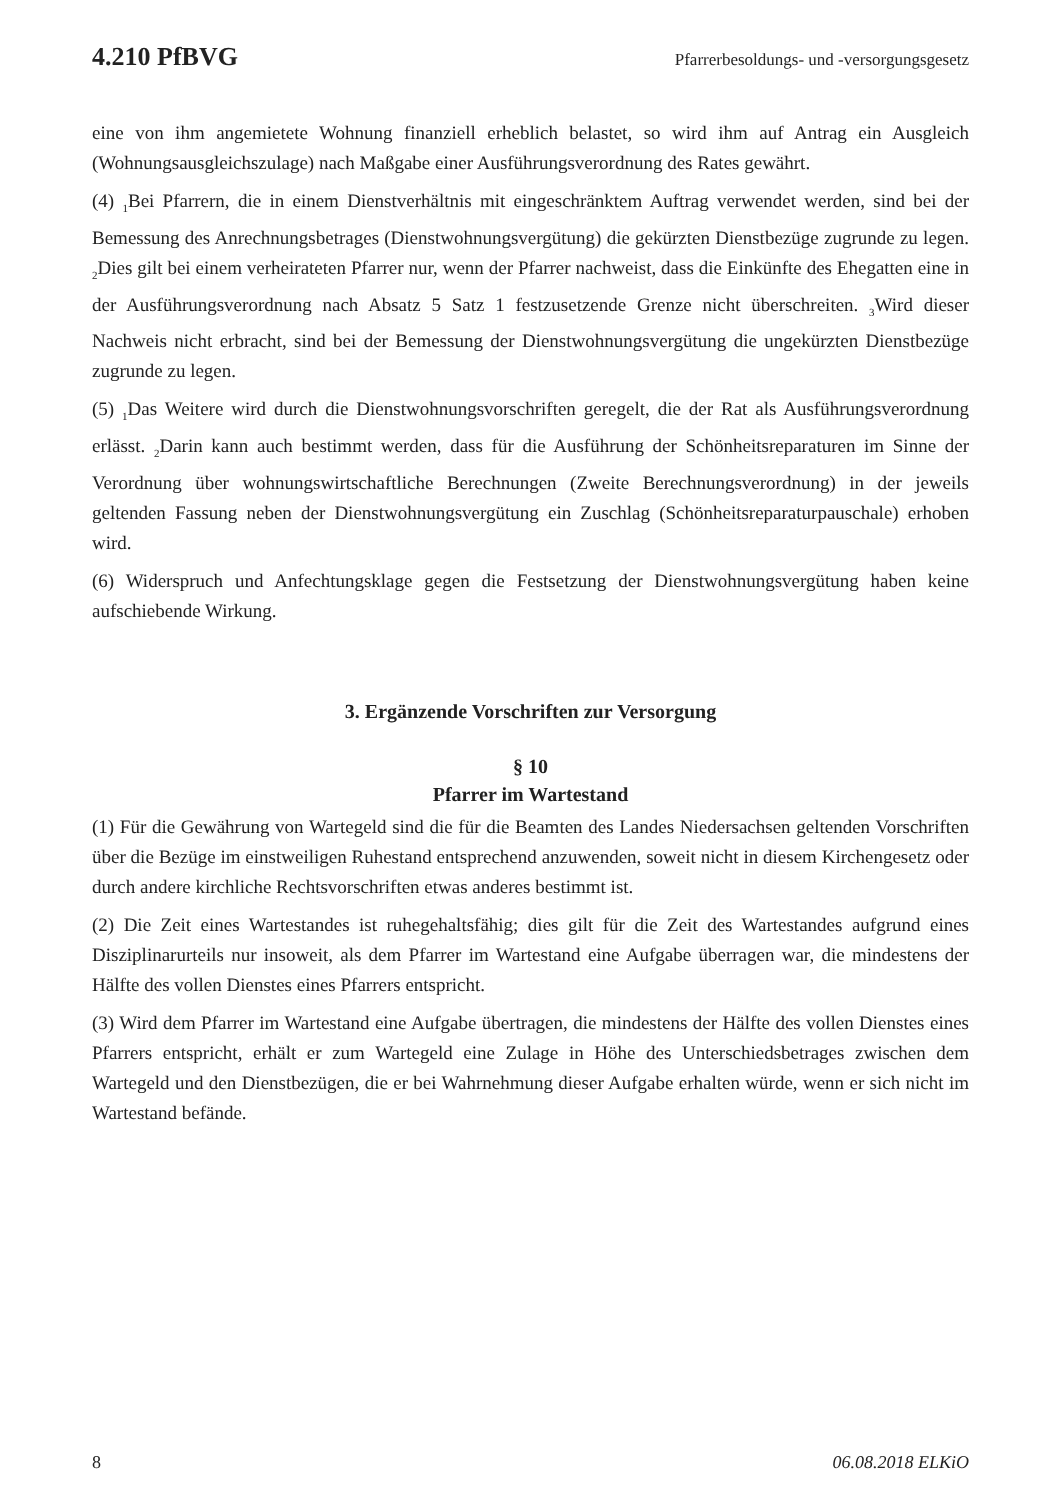4.210 PfBVG Pfarrerbesoldungs- und -versorgungsgesetz
eine von ihm angemietete Wohnung finanziell erheblich belastet, so wird ihm auf Antrag ein Ausgleich (Wohnungsausgleichszulage) nach Maßgabe einer Ausführungsverordnung des Rates gewährt.
(4) <sub>1</sub>Bei Pfarrern, die in einem Dienstverhältnis mit eingeschränktem Auftrag verwendet werden, sind bei der Bemessung des Anrechnungsbetrages (Dienstwohnungsvergütung) die gekürzten Dienstbezüge zugrunde zu legen. <sub>2</sub>Dies gilt bei einem verheirateten Pfarrer nur, wenn der Pfarrer nachweist, dass die Einkünfte des Ehegatten eine in der Ausführungsverordnung nach Absatz 5 Satz 1 festzusetzende Grenze nicht überschreiten. <sub>3</sub>Wird dieser Nachweis nicht erbracht, sind bei der Bemessung der Dienstwohnungsvergütung die ungekürzten Dienstbezüge zugrunde zu legen.
(5) <sub>1</sub>Das Weitere wird durch die Dienstwohnungsvorschriften geregelt, die der Rat als Ausführungsverordnung erlässt. <sub>2</sub>Darin kann auch bestimmt werden, dass für die Ausführung der Schönheitsreparaturen im Sinne der Verordnung über wohnungswirtschaftliche Berechnungen (Zweite Berechnungsverordnung) in der jeweils geltenden Fassung neben der Dienstwohnungsvergütung ein Zuschlag (Schönheitsreparaturpauschale) erhoben wird.
(6) Widerspruch und Anfechtungsklage gegen die Festsetzung der Dienstwohnungsvergütung haben keine aufschiebende Wirkung.
3. Ergänzende Vorschriften zur Versorgung
§ 10
Pfarrer im Wartestand
(1) Für die Gewährung von Wartegeld sind die für die Beamten des Landes Niedersachsen geltenden Vorschriften über die Bezüge im einstweiligen Ruhestand entsprechend anzuwenden, soweit nicht in diesem Kirchengesetz oder durch andere kirchliche Rechtsvorschriften etwas anderes bestimmt ist.
(2) Die Zeit eines Wartestandes ist ruhegehaltsfähig; dies gilt für die Zeit des Wartestandes aufgrund eines Disziplinarurteils nur insoweit, als dem Pfarrer im Wartestand eine Aufgabe überragen war, die mindestens der Hälfte des vollen Dienstes eines Pfarrers entspricht.
(3) Wird dem Pfarrer im Wartestand eine Aufgabe übertragen, die mindestens der Hälfte des vollen Dienstes eines Pfarrers entspricht, erhält er zum Wartegeld eine Zulage in Höhe des Unterschiedsbetrages zwischen dem Wartegeld und den Dienstbezügen, die er bei Wahrnehmung dieser Aufgabe erhalten würde, wenn er sich nicht im Wartestand befände.
8 06.08.2018 ELKiO